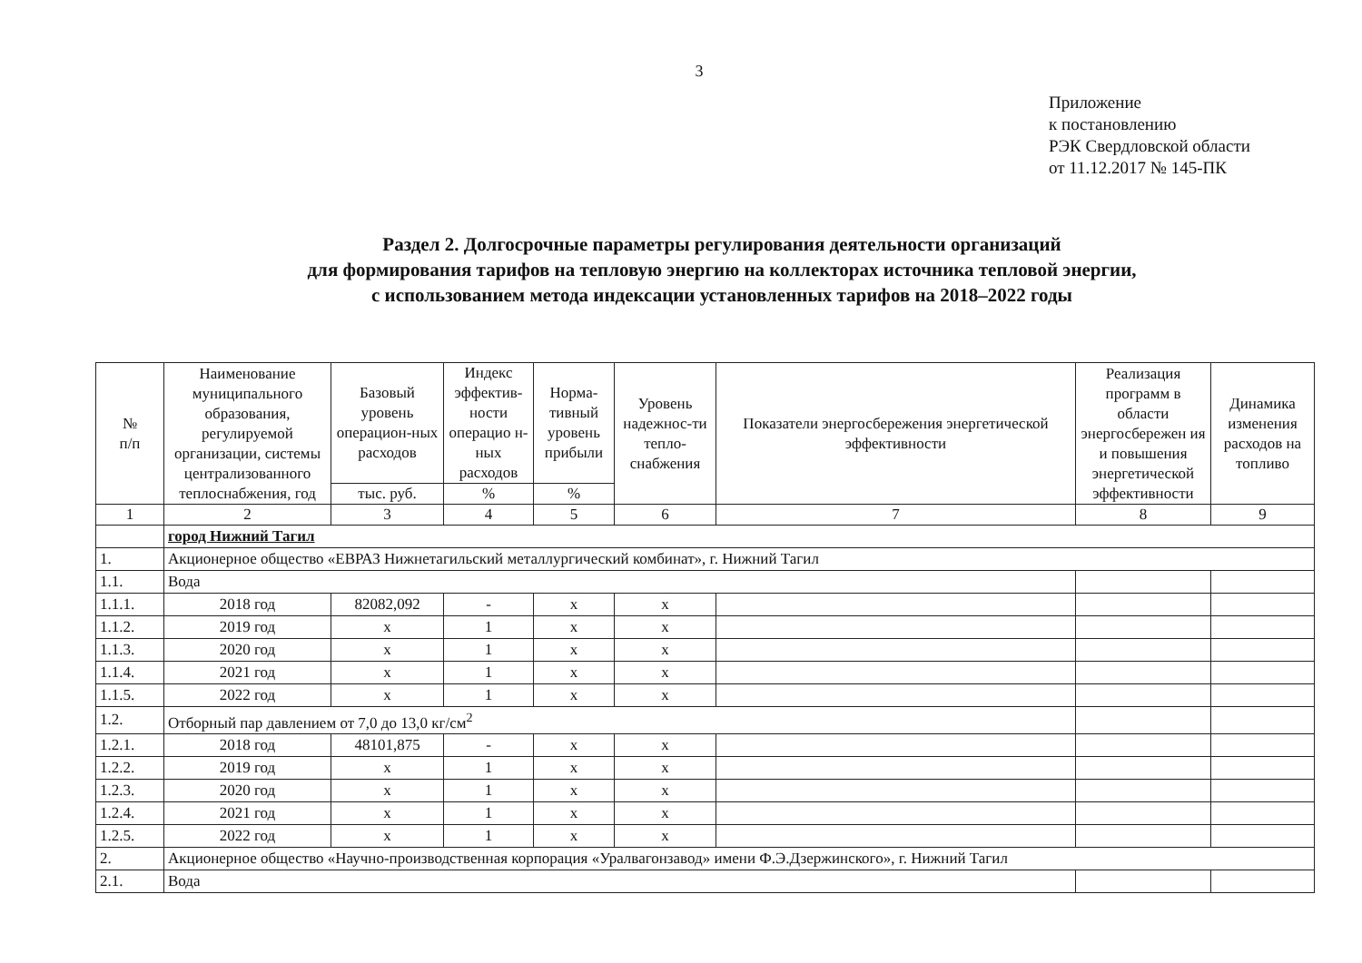3
Приложение
к постановлению
РЭК Свердловской области
от 11.12.2017 № 145-ПК
Раздел 2. Долгосрочные параметры регулирования деятельности организаций
для формирования тарифов на тепловую энергию на коллекторах источника тепловой энергии,
с использованием метода индексации установленных тарифов на 2018–2022 годы
| № п/п | Наименование муниципального образования, регулируемой организации, системы централизованного теплоснабжения, год | Базовый уровень операцион-ных расходов | Индекс эффектив-ности операцио н-ных расходов | Норма-тивный уровень прибыли | Уровень надежнос-ти тепло-снабжения | Показатели энергосбережения энергетической эффективности | Реализация программ в области энергосбережен ия и повышения энергетической эффективности | Динамика изменения расходов на топливо |
| --- | --- | --- | --- | --- | --- | --- | --- | --- |
| | | тыс. руб. | % | % | | | | |
| 1 | 2 | 3 | 4 | 5 | 6 | 7 | 8 | 9 |
| | город Нижний Тагил | | | | | | | |
| 1. | Акционерное общество «ЕВРАЗ Нижнетагильский металлургический комбинат», г. Нижний Тагил | | | | | | | |
| 1.1. | Вода | | | | | | | |
| 1.1.1. | 2018 год | 82082,092 | - | x | x | | | |
| 1.1.2. | 2019 год | x | 1 | x | x | | | |
| 1.1.3. | 2020 год | x | 1 | x | x | | | |
| 1.1.4. | 2021 год | x | 1 | x | x | | | |
| 1.1.5. | 2022 год | x | 1 | x | x | | | |
| 1.2. | Отборный пар давлением от 7,0 до 13,0 кг/см<sup>2</sup> | | | | | | | |
| 1.2.1. | 2018 год | 48101,875 | - | x | x | | | |
| 1.2.2. | 2019 год | x | 1 | x | x | | | |
| 1.2.3. | 2020 год | x | 1 | x | x | | | |
| 1.2.4. | 2021 год | x | 1 | x | x | | | |
| 1.2.5. | 2022 год | x | 1 | x | x | | | |
| 2. | Акционерное общество «Научно-производственная корпорация «Уралвагонзавод» имени Ф.Э.Дзержинского», г. Нижний Тагил | | | | | | | |
| 2.1. | Вода | | | | | | | |